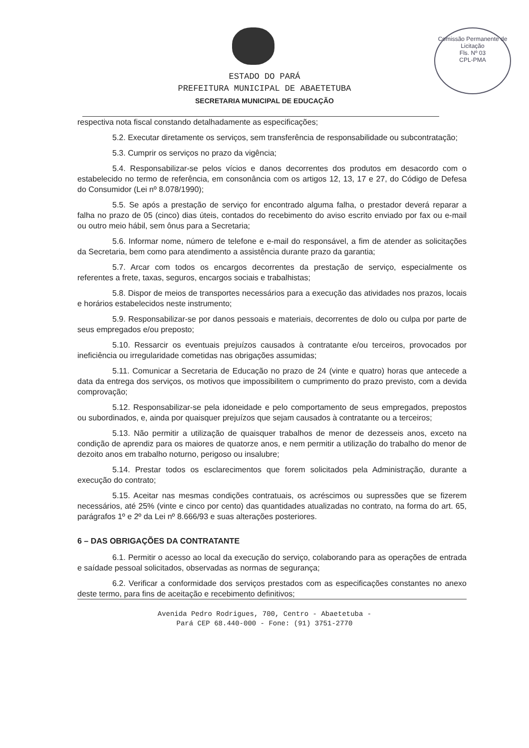Comissão Permanente de Licitação
Fls. Nº 03
CPL-PMA
ESTADO DO PARÁ
PREFEITURA MUNICIPAL DE ABAETETUBA
SECRETARIA MUNICIPAL DE EDUCAÇÃO
respectiva nota fiscal constando detalhadamente as especificações;
5.2. Executar diretamente os serviços, sem transferência de responsabilidade ou subcontratação;
5.3. Cumprir os serviços no prazo da vigência;
5.4. Responsabilizar-se pelos vícios e danos decorrentes dos produtos em desacordo com o estabelecido no termo de referência, em consonância com os artigos 12, 13, 17 e 27, do Código de Defesa do Consumidor (Lei nº 8.078/1990);
5.5. Se após a prestação de serviço for encontrado alguma falha, o prestador deverá reparar a falha no prazo de 05 (cinco) dias úteis, contados do recebimento do aviso escrito enviado por fax ou e-mail ou outro meio hábil, sem ônus para a Secretaria;
5.6. Informar nome, número de telefone e e-mail do responsável, a fim de atender as solicitações da Secretaria, bem como para atendimento a assistência durante prazo da garantia;
5.7. Arcar com todos os encargos decorrentes da prestação de serviço, especialmente os referentes a frete, taxas, seguros, encargos sociais e trabalhistas;
5.8. Dispor de meios de transportes necessários para a execução das atividades nos prazos, locais e horários estabelecidos neste instrumento;
5.9. Responsabilizar-se por danos pessoais e materiais, decorrentes de dolo ou culpa por parte de seus empregados e/ou preposto;
5.10. Ressarcir os eventuais prejuízos causados à contratante e/ou terceiros, provocados por ineficiência ou irregularidade cometidas nas obrigações assumidas;
5.11. Comunicar a Secretaria de Educação no prazo de 24 (vinte e quatro) horas que antecede a data da entrega dos serviços, os motivos que impossibilitem o cumprimento do prazo previsto, com a devida comprovação;
5.12. Responsabilizar-se pela idoneidade e pelo comportamento de seus empregados, prepostos ou subordinados, e, ainda por quaisquer prejuízos que sejam causados à contratante ou a terceiros;
5.13. Não permitir a utilização de quaisquer trabalhos de menor de dezesseis anos, exceto na condição de aprendiz para os maiores de quatorze anos, e nem permitir a utilização do trabalho do menor de dezoito anos em trabalho noturno, perigoso ou insalubre;
5.14. Prestar todos os esclarecimentos que forem solicitados pela Administração, durante a execução do contrato;
5.15. Aceitar nas mesmas condições contratuais, os acréscimos ou supressões que se fizerem necessários, até 25% (vinte e cinco por cento) das quantidades atualizadas no contrato, na forma do art. 65, parágrafos 1º e 2º da Lei nº 8.666/93 e suas alterações posteriores.
6 – DAS OBRIGAÇÕES DA CONTRATANTE
6.1. Permitir o acesso ao local da execução do serviço, colaborando para as operações de entrada e saídade pessoal solicitados, observadas as normas de segurança;
6.2. Verificar a conformidade dos serviços prestados com as especificações constantes no anexo deste termo, para fins de aceitação e recebimento definitivos;
Avenida Pedro Rodrigues, 700, Centro - Abaetetuba -
Pará CEP 68.440-000 - Fone: (91) 3751-2770